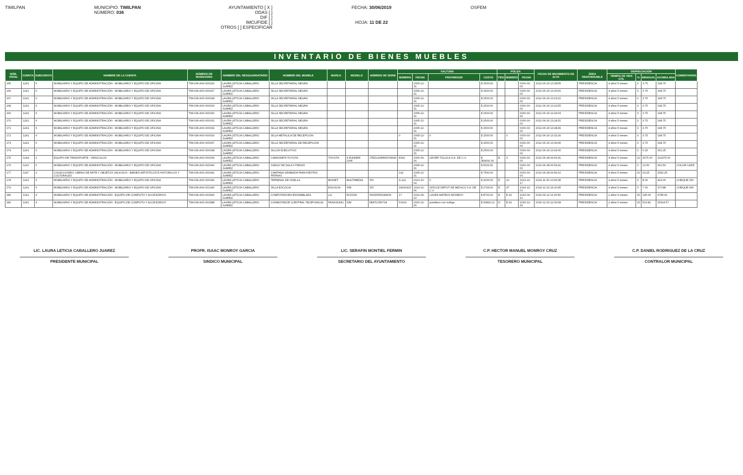TIMILPAN MUNICIPIO: TIMILPAN
NÚMERO: 036
AYUNTAMIENTO [ X ]
ODAS [ ]
DIF [ ]
IMCUFIDE [ ]
OTROS [ ] ESPECIFICAR
FECHA: 30/06/2019
HOJA: 11 DE 22
OSFEM
INVENTARIO DE BIENES MUEBLES
| NÚM. PROG | CUENTA | SUBCUENTA | NOMBRE DE LA CUENTA | NÚMERO DE INVENTARIO | NOMBRE DEL RESGUARDATARIO | NOMBRE DEL MUEBLE | MARCA | MODELO | NÚMERO DE SERIE | FACTURA | | | | PÓLIZA | | | FECHA DE MOVIMIENTO DE ALTA | ÁREA RESPONSABLE | DEPRECIACIÓN | | | | COMENTARIOS |
| --- | --- | --- | --- | --- | --- | --- | --- | --- | --- | --- | --- | --- | --- | --- | --- | --- | --- | --- | --- | --- | --- | --- | --- |
| | | | | | | | | | | NÚMERO | FECHA | PROVEEDOR | COSTO | TIPO | NÚMERO | FECHA | | | TIEMPO DE VIDA ÚTIL | % | MENSUAL | ACUMULADA | |
| 165 | 1241 | 6 | MOBILIARIO Y EQUIPO DE ADMINISTRACIÓN - MOBILIARIO Y EQUIPO DE OFICINA | TIM-036-A00-000026 | LAURA LETICIA CABALLERO JUAREZ | SILLA SECRETARIAL NEGRA | | | | | 2005-12-31 | | $ 1500.00 | | | 0000-00-00 | 2012-06-26 13:18:55 | PRESIDENCIA | 4 años 5 meses | 3 | 3.75 | 198.75 | |
| 166 | 1241 | 6 | MOBILIARIO Y EQUIPO DE ADMINISTRACIÓN - MOBILIARIO Y EQUIPO DE OFICINA | TIM-036-A00-000027 | LAURA LETICIA CABALLERO JUAREZ | SILLA SECRETARIAL NEGRA | | | | | 2005-12-31 | | $ 1500.00 | | | 0000-00-00 | 2012-06-26 13:20:00 | PRESIDENCIA | 4 años 5 meses | 3 | 3.75 | 198.75 | |
| 167 | 1241 | 6 | MOBILIARIO Y EQUIPO DE ADMINISTRACIÓN - MOBILIARIO Y EQUIPO DE OFICINA | TIM-036-A00-000028 | LAURA LETICIA CABALLERO JUAREZ | SILLA SECRETARIAL NEGRA | | | | | 2005-12-31 | | $ 1500.00 | | | 0000-00-00 | 2012-06-26 13:21:02 | PRESIDENCIA | 4 años 5 meses | 3 | 3.75 | 198.75 | |
| 168 | 1241 | 6 | MOBILIARIO Y EQUIPO DE ADMINISTRACIÓN - MOBILIARIO Y EQUIPO DE OFICINA | TIM-036-A00-000029 | LAURA LETICIA CABALLERO JUAREZ | SILLA SECRETARIAL NEGRA | | | | | 2005-12-31 | | $ 1500.00 | | | 0000-00-00 | 2012-06-26 13:22:55 | PRESIDENCIA | 4 años 5 meses | 3 | 3.75 | 198.75 | |
| 169 | 1241 | 6 | MOBILIARIO Y EQUIPO DE ADMINISTRACIÓN - MOBILIARIO Y EQUIPO DE OFICINA | TIM-036-A00-000030 | LAURA LETICIA CABALLERO JUAREZ | SILLA SECRETARIAL NEGRA | | | | | 2005-12-31 | | $ 1500.00 | | | 0000-00-00 | 2012-06-26 13:24:03 | PRESIDENCIA | 4 años 5 meses | 3 | 3.75 | 198.75 | |
| 170 | 1241 | 6 | MOBILIARIO Y EQUIPO DE ADMINISTRACIÓN - MOBILIARIO Y EQUIPO DE OFICINA | TIM-036-A00-000031 | LAURA LETICIA CABALLERO JUAREZ | SILLA SECRETARIAL NEGRA | | | | | 2005-12-31 | | $ 1500.00 | | | 0000-00-00 | 2012-06-26 13:24:51 | PRESIDENCIA | 4 años 5 meses | 3 | 3.75 | 198.75 | |
| 171 | 1241 | 6 | MOBILIARIO Y EQUIPO DE ADMINISTRACIÓN - MOBILIARIO Y EQUIPO DE OFICINA | TIM-036-A00-000032 | LAURA LETICIA CABALLERO JUAREZ | SILLA SECRETARIAL NEGRA | | | | | 2005-12-31 | | $ 1500.00 | | | 0000-00-00 | 2012-06-26 13:28:49 | PRESIDENCIA | 4 años 5 meses | 3 | 3.75 | 198.75 | |
| 172 | 1241 | 6 | MOBILIARIO Y EQUIPO DE ADMINISTRACIÓN - MOBILIARIO Y EQUIPO DE OFICINA | TIM-036-A00-000033 | LAURA LETICIA CABALLERO JUAREZ | SILLA METALICA DE RECEPCION | | | | 0 | 2005-12-31 | 0 | $ 1500.00 | | 0 | 0000-00-00 | 2012-06-26 13:31:26 | PRESIDENCIA | 4 años 5 meses | 3 | 3.75 | 198.75 | |
| 173 | 1241 | 6 | MOBILIARIO Y EQUIPO DE ADMINISTRACIÓN - MOBILIARIO Y EQUIPO DE OFICINA | TIM-036-A00-000037 | LAURA LETICIA CABALLERO JUAREZ | SILLA SECRETARIAL DE RECEPCION | | | | | 2005-12-31 | | $ 1500.00 | | | 0000-00-00 | 2012-06-26 13:39:36 | PRESIDENCIA | 4 años 5 meses | 3 | 3.75 | 198.75 | |
| 174 | 1241 | 6 | MOBILIARIO Y EQUIPO DE ADMINISTRACIÓN - MOBILIARIO Y EQUIPO DE OFICINA | TIM-036-A00-000038 | LAURA LETICIA CABALLERO JUAREZ | SILLON EJECUTIVO | | | | | 2005-12-31 | | $ 2500.00 | | | 0000-00-00 | 2012-06-26 13:41:06 | PRESIDENCIA | 4 años 5 meses | 3 | 6.25 | 331.25 | |
| 175 | 1244 | 2 | EQUIPO DE TRANSPORTE - VEHICULOS | TIM-036-A00-000039 | LAURA LETICIA CABALLERO JUAREZ | CAMIONETA TOYOTA | TOYOTA | 4 RUNNER 2006 | JTEZU14R860078430 | 8362 | 2006-09-26 | CEVER TOLUCA S.A. DE C.V. | $ 369000.00 | E | X | 0000-00-00 | 2012-06-28 09:51:41 | PRESIDENCIA | 4 años 5 meses | 10 | 3075.00 | 162975.00 | |
| 176 | 1241 | 6 | MOBILIARIO Y EQUIPO DE ADMINISTRACIÓN - MOBILIARIO Y EQUIPO DE OFICINA | TIM-036-A00-000040 | LAURA LETICIA CABALLERO JUAREZ | JUEGO DE SALA 3 PIEZAS | | | | | 2005-12-31 | | $ 5000.00 | | | 0000-00-00 | 2012-06-28 09:53:41 | PRESIDENCIA | 4 años 5 meses | 3 | 12.50 | 662.50 | COLOR CAFE |
| 177 | 1247 | 2 | COLECCIONES, OBRAS DE ARTE Y OBJETOS VALIOSOS - BIENES ARTISTICOS E HISTORICOS Y CULTURALES | TIM-036-A00-000042 | LAURA LETICIA CABALLERO JUAREZ | CAMPANA GRABADA PARA FIESTAS PATRIAS | | | | 142 | 2005-12-31 | | $ 7590.00 | | | 0000-00-00 | 2012-06-28 09:59:10 | PRESIDENCIA | 4 años 5 meses | 10 | 63.25 | 3352.25 | |
| 178 | 1241 | 6 | MOBILIARIO Y EQUIPO DE ADMINISTRACIÓN - MOBILIARIO Y EQUIPO DE OFICINA | TIM-036-A00-000044 | LAURA LETICIA CABALLERO JUAREZ | TERMINAL DE HUELLA | BIONET | MULTIMEDIA | S/S | A-112 | 2013-10-04 | 0 | $ 3200.00 | E | 10 | 2013-10-17 | 2014-11-30 10:34:08 | PRESIDENCIA | 4 años 5 meses | 3 | 8.00 | 424.00 | CHEQUE 250 |
| 179 | 1241 | 6 | MOBILIARIO Y EQUIPO DE ADMINISTRACIÓN - MOBILIARIO Y EQUIPO DE OFICINA | TIM-036-A00-001340 | LAURA LETICIA CABALLERO JUAREZ | SILLA ESCOCIA | ESCOCIA | S/M | S/S | 18100416 | 2014-12-06 | OFICCE DEPOT DE MEXICO S.A. DE C.V. | $ 2799.00 | E | 47 | 2014-12-03 | 2014-12-31 14:10:45 | PRESIDENCIA | 4 años 5 meses | 3 | 7.00 | 370.88 | CHEQUE 096 |
| 180 | 1241 | 4 | MOBILIARIO Y EQUIPO DE ADMINISTRACIÓN - EQUIPO DE COMPUTO Y ACCESORIOS | TIM-036-A00-001546 | LAURA LETICIA CABALLERO JUAREZ | COMPUTADORA ENSAMBLADA | LG | M-DS3H | SN155050189436 | 17 | 2016-09-10 | LAURA MATEOS MONROY | $ 8700.00 | E | E 42 | 2016-09-10 | 2016-09-12 11:15:50 | PRESIDENCIA | 2 años 9 meses | 20 | 145.00 | 4785.00 | |
| 181 | 1241 | 4 | MOBILIARIO Y EQUIPO DE ADMINISTRACIÓN - EQUIPO DE COMPUTO Y ACCESORIOS | TIM-036-A00-001588 | LAURA LETICIA CABALLERO JUAREZ | CONMUTADOR (CENTRAL TELEFONICA) | PANASONIC | S/M | 6EATC056718 | F4141 | 2016-12-26 | aurellano ruiz zuñiga | $ 30829.12 | D | E 42 | 2016-12-26 | 2016-12-26 12:00:08 | PRESIDENCIA | 2 años 6 meses | 20 | 513.82 | 15414.57 | |
LIC. LAURA LETICIA CABALLERO JUAREZ
PRESIDENTE MUNICIPAL
PROFR. ISAAC MONROY GARCIA
SINDICO MUNICIPAL
LIC. SERAFIN MONTIEL FERMIN
SECRETARIO DEL AYUNTAMIENTO
C.P. HECTOR MANUEL MONROY CRUZ
TESORERO MUNICIPAL
C.P. DANIEL RODRIGUEZ DE LA CRUZ
CONTRALOR MUNICIPAL